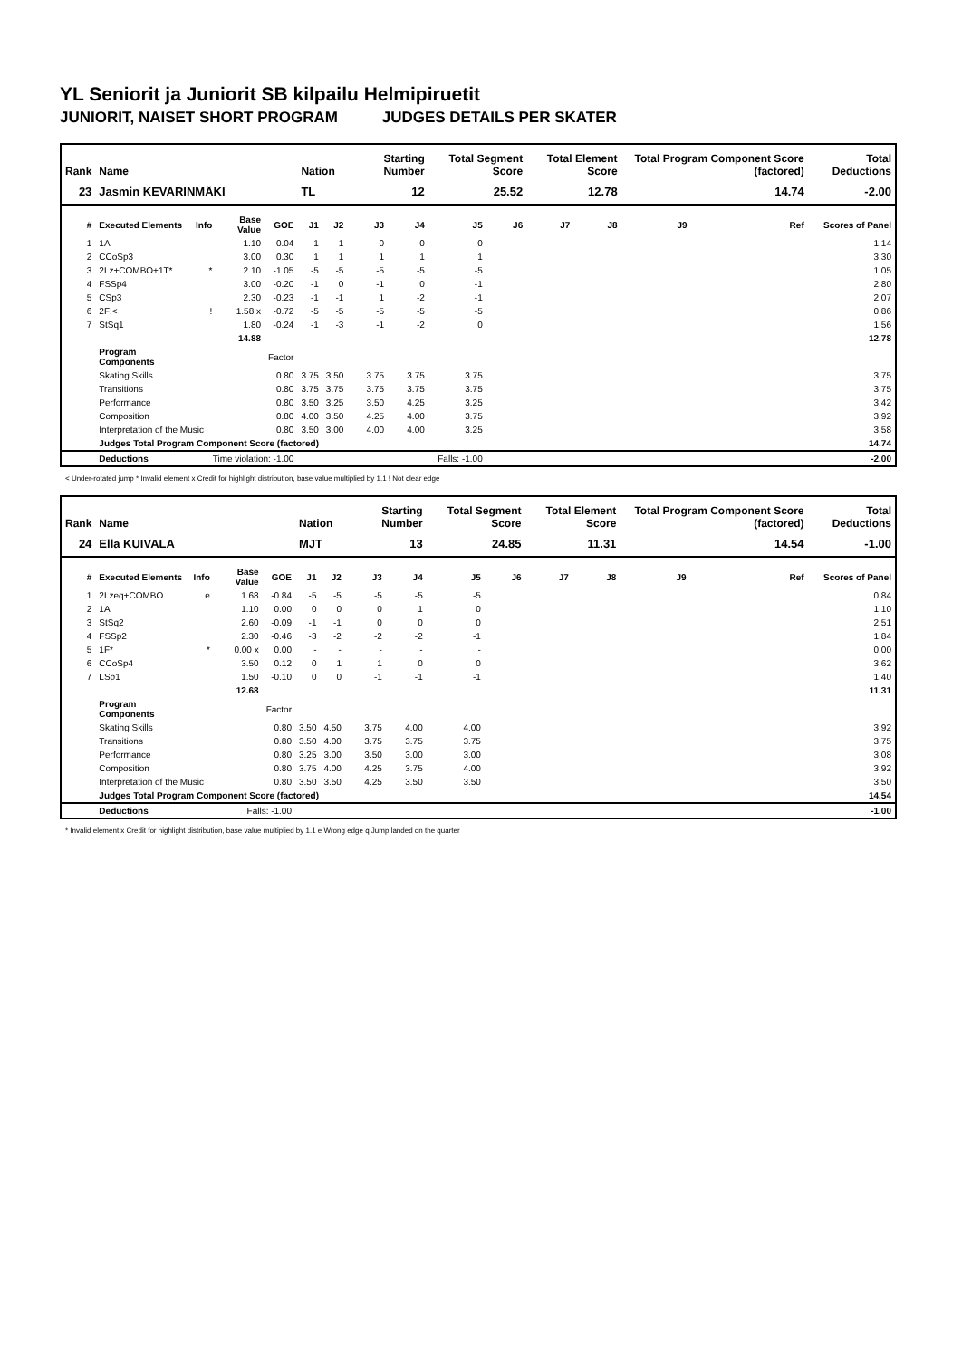YL Seniorit ja Juniorit SB kilpailu Helmipiruetit
JUNIORIT, NAISET SHORT PROGRAM JUDGES DETAILS PER SKATER
| Rank | Name | | | | Nation | | Starting Number | | Total Segment Score | | Total Element Score | | Total Program Component Score (factored) | | | Total Deductions |
| --- | --- | --- | --- | --- | --- | --- | --- | --- | --- | --- | --- | --- | --- | --- | --- | --- |
| 23 | Jasmin KEVARINMÄKI | | | | TL | | 12 | | 25.52 | | 12.78 | | 14.74 | | | -2.00 |
| # | Executed Elements | Info | Base Value | GOE | J1 | J2 | J3 | J4 | J5 | J6 | J7 | J8 | J9 | | Ref | Scores of Panel |
| 1 | 1A | | 1.10 | 0.04 | 1 | 1 | 0 | 0 | 0 | | | | | | | 1.14 |
| 2 | CCoSp3 | | 3.00 | 0.30 | 1 | 1 | 1 | 1 | 1 | | | | | | | 3.30 |
| 3 | 2Lz+COMBO+1T* | * | 2.10 | -1.05 | -5 | -5 | -5 | -5 | -5 | | | | | | | 1.05 |
| 4 | FSSp4 | | 3.00 | -0.20 | -1 | 0 | -1 | 0 | -1 | | | | | | | 2.80 |
| 5 | CSp3 | | 2.30 | -0.23 | -1 | -1 | 1 | -2 | -1 | | | | | | | 2.07 |
| 6 | 2F!< | ! | 1.58 x | -0.72 | -5 | -5 | -5 | -5 | -5 | | | | | | | 0.86 |
| 7 | StSq1 | | 1.80 | -0.24 | -1 | -3 | -1 | -2 | 0 | | | | | | | 1.56 |
| | | | 14.88 | | | | | | | | | | | | | 12.78 |
| | Program Components | | | Factor | | | | | | | | | | | | |
| | Skating Skills | | | 0.80 | 3.75 | 3.50 | 3.75 | 3.75 | 3.75 | | | | | | | 3.75 |
| | Transitions | | | 0.80 | 3.75 | 3.75 | 3.75 | 3.75 | 3.75 | | | | | | | 3.75 |
| | Performance | | | 0.80 | 3.50 | 3.25 | 3.50 | 4.25 | 3.25 | | | | | | | 3.42 |
| | Composition | | | 0.80 | 4.00 | 3.50 | 4.25 | 4.00 | 3.75 | | | | | | | 3.92 |
| | Interpretation of the Music | | | 0.80 | 3.50 | 3.00 | 4.00 | 4.00 | 3.25 | | | | | | | 3.58 |
| | Judges Total Program Component Score (factored) | | | | | | | | | | | | | | | 14.74 |
| | Deductions | Time violation: -1.00 | | | Falls: -1.00 | | | | | | | | | | | -2.00 |
< Under-rotated jump * Invalid element x Credit for highlight distribution, base value multiplied by 1.1 ! Not clear edge
| Rank | Name | | | | Nation | | Starting Number | | Total Segment Score | | Total Element Score | | Total Program Component Score (factored) | | | Total Deductions |
| --- | --- | --- | --- | --- | --- | --- | --- | --- | --- | --- | --- | --- | --- | --- | --- | --- |
| 24 | Ella KUIVALA | | | | MJT | | 13 | | 24.85 | | 11.31 | | 14.54 | | | -1.00 |
| # | Executed Elements | Info | Base Value | GOE | J1 | J2 | J3 | J4 | J5 | J6 | J7 | J8 | J9 | | Ref | Scores of Panel |
| 1 | 2Lzeq+COMBO | e | 1.68 | -0.84 | -5 | -5 | -5 | -5 | -5 | | | | | | | 0.84 |
| 2 | 1A | | 1.10 | 0.00 | 0 | 0 | 0 | 1 | 0 | | | | | | | 1.10 |
| 3 | StSq2 | | 2.60 | -0.09 | -1 | -1 | 0 | 0 | 0 | | | | | | | 2.51 |
| 4 | FSSp2 | | 2.30 | -0.46 | -3 | -2 | -2 | -2 | -1 | | | | | | | 1.84 |
| 5 | 1F* | * | 0.00 x | 0.00 | - | - | - | - | - | | | | | | | 0.00 |
| 6 | CCoSp4 | | 3.50 | 0.12 | 0 | 1 | 1 | 0 | 0 | | | | | | | 3.62 |
| 7 | LSp1 | | 1.50 | -0.10 | 0 | 0 | -1 | -1 | -1 | | | | | | | 1.40 |
| | | | 12.68 | | | | | | | | | | | | | 11.31 |
| | Program Components | | | Factor | | | | | | | | | | | | |
| | Skating Skills | | | 0.80 | 3.50 | 4.50 | 3.75 | 4.00 | 4.00 | | | | | | | 3.92 |
| | Transitions | | | 0.80 | 3.50 | 4.00 | 3.75 | 3.75 | 3.75 | | | | | | | 3.75 |
| | Performance | | | 0.80 | 3.25 | 3.00 | 3.50 | 3.00 | 3.00 | | | | | | | 3.08 |
| | Composition | | | 0.80 | 3.75 | 4.00 | 4.25 | 3.75 | 4.00 | | | | | | | 3.92 |
| | Interpretation of the Music | | | 0.80 | 3.50 | 3.50 | 4.25 | 3.50 | 3.50 | | | | | | | 3.50 |
| | Judges Total Program Component Score (factored) | | | | | | | | | | | | | | | 14.54 |
| | Deductions | Falls: -1.00 | | | | | | | | | | | | | | -1.00 |
* Invalid element x Credit for highlight distribution, base value multiplied by 1.1 e Wrong edge q Jump landed on the quarter